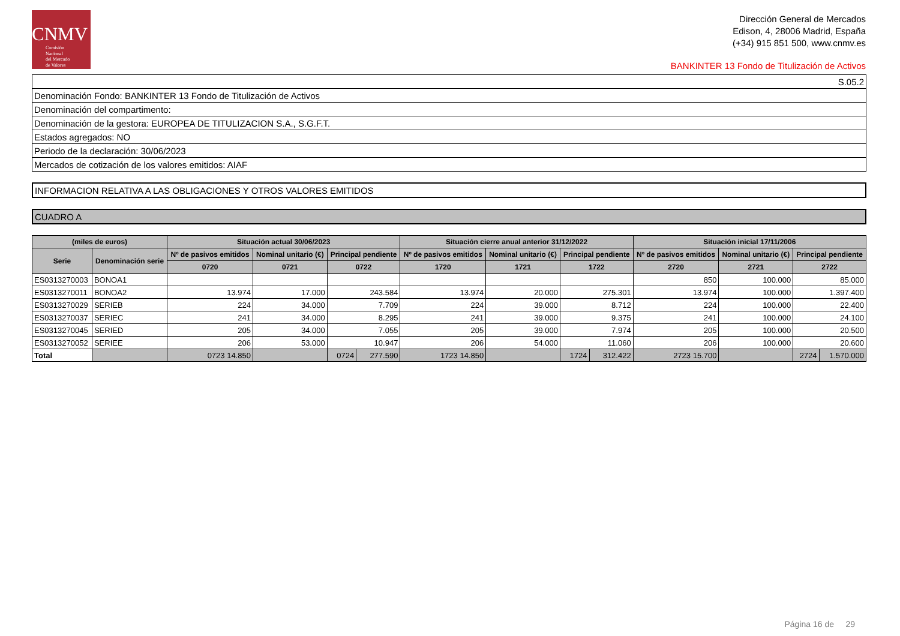CNMV
Comisión
Nacional
del Mercado
de Valores
Dirección General de Mercados
Edison, 4, 28006 Madrid, España
(+34) 915 851 500, www.cnmv.es
BANKINTER 13 Fondo de Titulización de Activos
S.05.2
Denominación Fondo: BANKINTER 13 Fondo de Titulización de Activos
Denominación del compartimento:
Denominación de la gestora: EUROPEA DE TITULIZACION S.A., S.G.F.T.
Estados agregados: NO
Periodo de la declaración: 30/06/2023
Mercados de cotización de los valores emitidos: AIAF
INFORMACION RELATIVA A LAS OBLIGACIONES Y OTROS VALORES EMITIDOS
CUADRO A
| (miles de euros) | | Situación actual 30/06/2023 | | | | Situación cierre anual anterior 31/12/2022 | | | | Situación inicial 17/11/2006 | | | |
| --- | --- | --- | --- | --- | --- | --- | --- | --- | --- | --- | --- | --- | --- |
| Serie | Denominación serie | Nº de pasivos emitidos | Nominal unitario (€) | Principal pendiente | | Nº de pasivos emitidos | Nominal unitario (€) | Principal pendiente | | Nº de pasivos emitidos | Nominal unitario (€) | Principal pendiente | |
| | | 0720 | 0721 | 0722 | | 1720 | 1721 | 1722 | | 2720 | 2721 | 2722 | |
| ES0313270003 | BONOA1 | | | | | | | | | 850 | 100.000 | 85.000 | |
| ES0313270011 | BONOA2 | 13.974 | 17.000 | 243.584 | | 13.974 | 20.000 | 275.301 | | 13.974 | 100.000 | 1.397.400 | |
| ES0313270029 | SERIEB | 224 | 34.000 | 7.709 | | 224 | 39.000 | 8.712 | | 224 | 100.000 | 22.400 | |
| ES0313270037 | SERIEC | 241 | 34.000 | 8.295 | | 241 | 39.000 | 9.375 | | 241 | 100.000 | 24.100 | |
| ES0313270045 | SERIED | 205 | 34.000 | 7.055 | | 205 | 39.000 | 7.974 | | 205 | 100.000 | 20.500 | |
| ES0313270052 | SERIEE | 206 | 53.000 | 10.947 | | 206 | 54.000 | 11.060 | | 206 | 100.000 | 20.600 | |
| Total | | 0723 14.850 | | 0724 | 277.590 | 1723 14.850 | | 1724 | 312.422 | 2723 15.700 | | 2724 | 1.570.000 |
Página 16 de 29